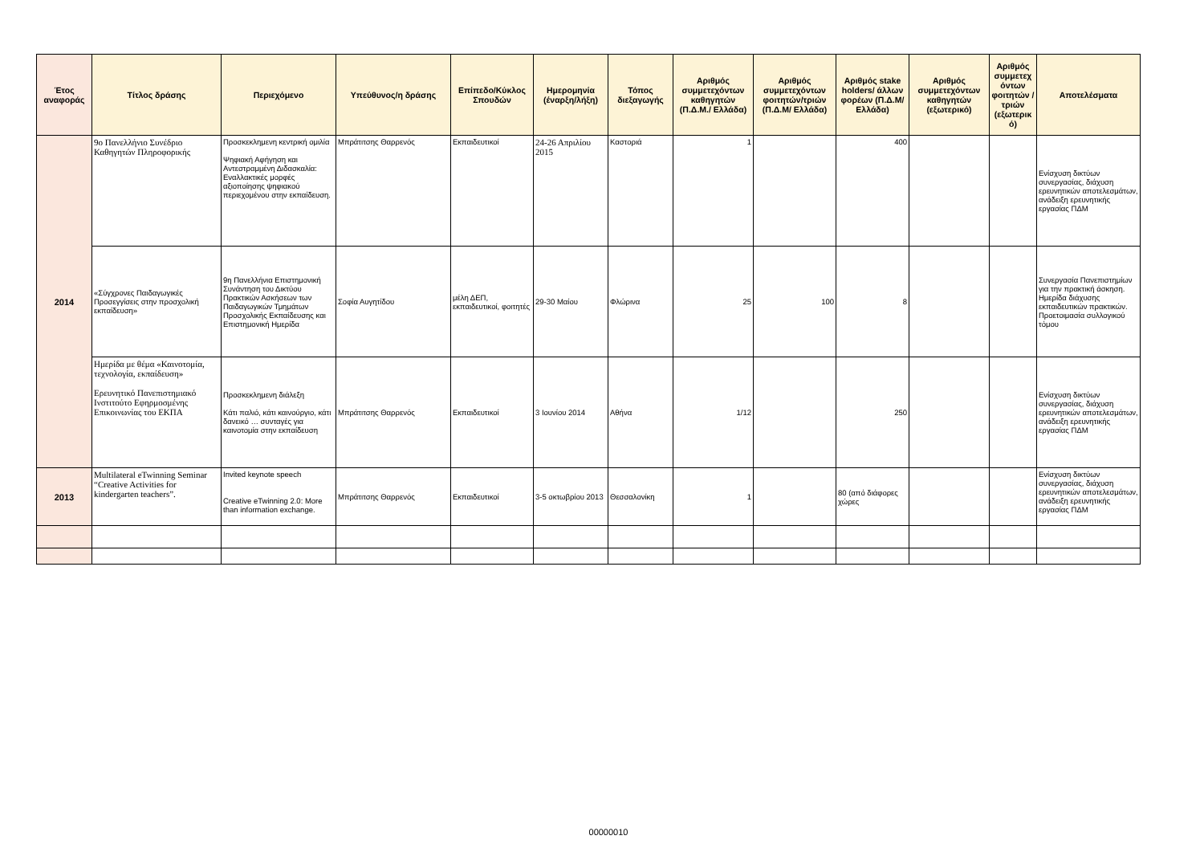| Έτος αναφοράς | Τίτλος δράσης | Περιεχόμενο | Υπεύθυνος/η δράσης | Επίπεδο/Κύκλος Σπουδών | Ημερομηνία (έναρξη/λήξη) | Τόπος διεξαγωγής | Αριθμός συμμετεχόντων καθηγητών (Π.Δ.Μ./ Ελλάδα) | Αριθμός συμμετεχόντων φοιτητών/τριών (Π.Δ.Μ/ Ελλάδα) | Αριθμός stake holders/ άλλων φορέων (Π.Δ.Μ/ Ελλάδα) | Αριθμός συμμετεχόντων καθηγητών (εξωτερικό) | Αριθμός συμμετεχ όντων φοιτητών /τριών (εξωτερικ ό) | Αποτελέσματα |
| --- | --- | --- | --- | --- | --- | --- | --- | --- | --- | --- | --- | --- |
| 2014 | 9ο Πανελλήνιο Συνέδριο Καθηγητών Πληροφορικής | Προσκεκλημενη κεντρική ομιλία Ψηφιακή Αφήγηση και Αντεστραμμένη Διδασκαλία: Εναλλακτικές μορφές αξιοποίησης ψηφιακού περιεχομένου στην εκπαίδευση. | Μπράτιτσης Θαρρενός | Εκπαιδευτικοί | 24-26 Απριλίου 2015 | Καστοριά | 1 | | 400 | | | Ενίσχυση δικτύων συνεργασίας, διάχυση ερευνητικών αποτελεσμάτων, ανάδειξη ερευνητικής εργασίας ΠΔΜ |
| | «Σύγχρονες Παιδαγωγικές Προσεγγίσεις στην προσχολική εκπαίδευση» | 9η Πανελλήνια Επιστημονική Συνάντηση του Δικτύου Πρακτικών Ασκήσεων των Παιδαγωγικών Τμημάτων Προσχολικής Εκπαίδευσης και Επιστημονική Ημερίδα | Σοφία Αυγητίδου | μέλη ΔΕΠ, εκπαιδευτικοί, φοιτητές | 29-30 Μαίου | Φλώρινα | 25 | 100 | 8 | | | Συνεργασία Πανεπιστημίων για την πρακτική άσκηση. Ημερίδα διάχυσης εκπαιδευτικών πρακτικών. Προετοιμασία συλλογικού τόμου |
| | Ημερίδα με θέμα «Καινοτομία, τεχνολογία, εκπαίδευση» Ερευνητικό Πανεπιστημιακό Ινστιτούτο Εφηρμοσμένης Επικοινωνίας του ΕΚΠΑ | Προσκεκλημενη διάλεξη Κάτι παλιό, κάτι καινούργιο, κάτι δανεικό … συνταγές για καινοτομία στην εκπαίδευση | Μπράτιτσης Θαρρενός | Εκπαιδευτικοί | 3 Ιουνίου 2014 | Αθήνα | 1/12 | | 250 | | | Ενίσχυση δικτύων συνεργασίας, διάχυση ερευνητικών αποτελεσμάτων, ανάδειξη ερευνητικής εργασίας ΠΔΜ |
| 2013 | Multilateral eTwinning Seminar “Creative Activities for kindergarten teachers”. | Invited keynote speech Creative eTwinning 2.0: More than information exchange. | Μπράτιτσης Θαρρενός | Εκπαιδευτικοί | 3-5 οκτωβρίου 2013 | Θεσσαλονίκη | 1 | | 80 (από διάφορες χώρες | | | Ενίσχυση δικτύων συνεργασίας, διάχυση ερευνητικών αποτελεσμάτων, ανάδειξη ερευνητικής εργασίας ΠΔΜ |
00000010